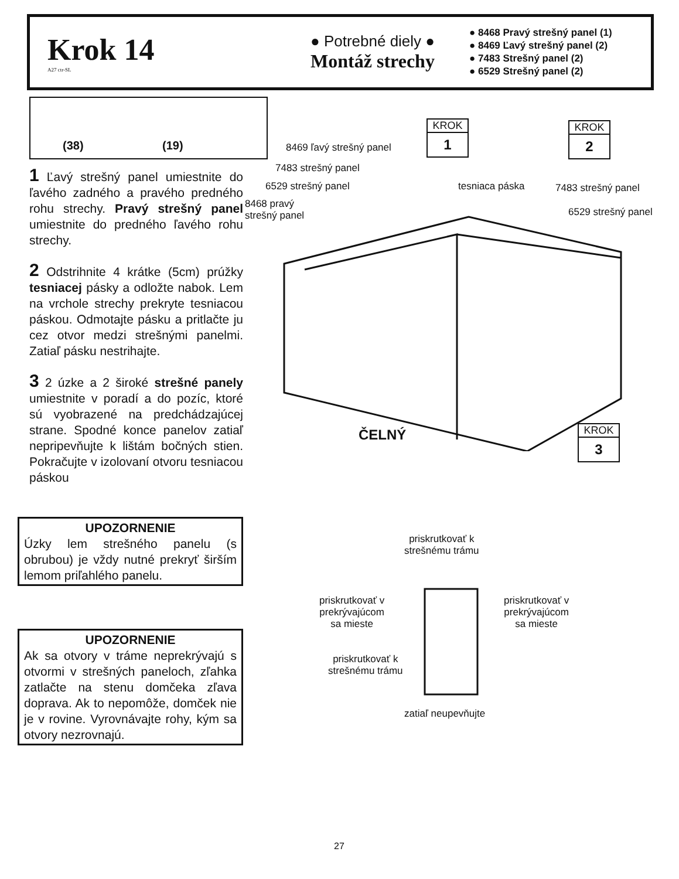Krok 14
A27 ctr-SL
● Potrebné diely ●
Montáž strechy
● 8468 Pravý strešný panel (1)
● 8469 Ľavý strešný panel (2)
● 7483 Strešný panel (2)
● 6529 Strešný panel (2)
(38) (19)
1 Ľavý strešný panel umiestnite do ľavého zadného a pravého predného rohu strechy. Pravý strešný panel umiestnite do predného ľavého rohu strechy.
2 Odstrihnite 4 krátke (5cm) prúžky tesniacej pásky a odložte nabok. Lem na vrchole strechy prekryte tesniacou páskou. Odmotajte pásku a pritlačte ju cez otvor medzi strešnými panelmi. Zatiaľ pásku nestrihajte.
3 2 úzke a 2 široké strešné panely umiestnite v poradí a do pozíc, ktoré sú vyobrazené na predchádzajúcej strane. Spodné konce panelov zatiaľ nepripevňujte k lištám bočných stien. Pokračujte v izolovaní otvoru tesniacou páskou
UPOZORNENIE
Úzky lem strešného panelu (s obrubou) je vždy nutné prekryť širším lemom priľahlého panelu.
UPOZORNENIE
Ak sa otvory v tráme neprekrývajú s otvormi v strešných paneloch, zľahka zatlačte na stenu domčeka zľava doprava. Ak to nepomôže, domček nie je v rovine. Vyrovnávajte rohy, kým sa otvory nezrovnajú.
KROK
1
KROK
2
KROK
3
8469 ľavý strešný panel
7483 strešný panel
6529 strešný panel
8468 pravý
strešný panel
tesniaca páska 7483 strešný panel
6529 strešný panel
ČELNÝ
priskrutkovať k
strešnému trámu
priskrutkovať v
prekrývajúcom
sa mieste
priskrutkovať v
prekrývajúcom
sa mieste
priskrutkovať k
strešnému trámu
zatiaľ neupevňujte
27